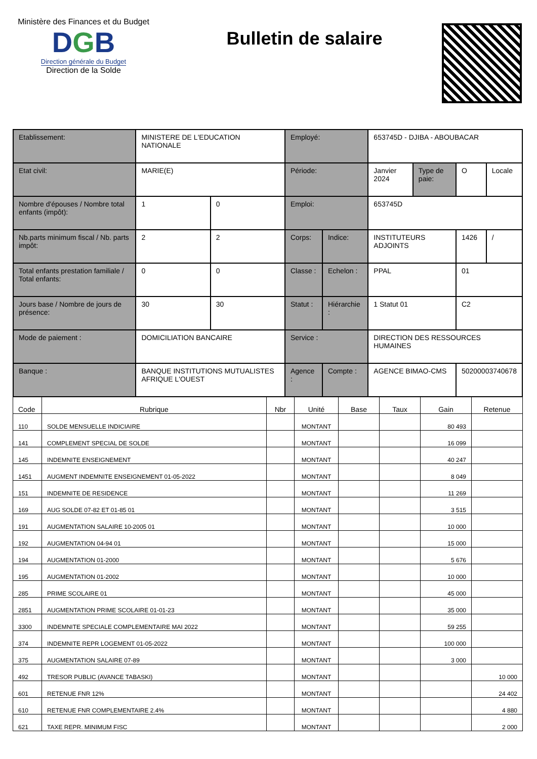Ministère des Finances et du Budget
DGB
Direction générale du Budget
Direction de la Solde
Bulletin de salaire
| Etablissement: | MINISTERE DE L'EDUCATION NATIONALE | | Employé: | | 653745D - DJIBA - ABOUBACAR | | | |
| Etat civil: | MARIE(E) | | Période: | | Janvier 2024 | Type de paie: | O | Locale |
| Nombre d'épouses / Nombre total enfants (impôt): | 1 | 0 | Emploi: | | 653745D | | | |
| Nb.parts minimum fiscal / Nb. parts impôt: | 2 | 2 | Corps: | Indice: | INSTITUTEURS ADJOINTS | | 1426 | / |
| Total enfants prestation familiale / Total enfants: | 0 | 0 | Classe : | Echelon : | PPAL | | 01 | |
| Jours base / Nombre de jours de présence: | 30 | 30 | Statut : | Hiérarchie : | 1 Statut 01 | | C2 | |
| Mode de paiement : | DOMICILIATION BANCAIRE | | Service : | | DIRECTION DES RESSOURCES HUMAINES | | | |
| Banque : | BANQUE INSTITUTIONS MUTUALISTES AFRIQUE L'OUEST | | Agence : | Compte : | AGENCE BIMAO-CMS | | 50200003740678 | |
| Code | Rubrique | Nbr | Unité | Base | Taux | Gain | Retenue |
| --- | --- | --- | --- | --- | --- | --- | --- |
| 110 | SOLDE MENSUELLE INDICIAIRE | | MONTANT | | | 80 493 | |
| 141 | COMPLEMENT SPECIAL DE SOLDE | | MONTANT | | | 16 099 | |
| 145 | INDEMNITE ENSEIGNEMENT | | MONTANT | | | 40 247 | |
| 1451 | AUGMENT INDEMNITE ENSEIGNEMENT 01-05-2022 | | MONTANT | | | 8 049 | |
| 151 | INDEMNITE DE RESIDENCE | | MONTANT | | | 11 269 | |
| 169 | AUG SOLDE 07-82 ET 01-85 01 | | MONTANT | | | 3 515 | |
| 191 | AUGMENTATION SALAIRE 10-2005 01 | | MONTANT | | | 10 000 | |
| 192 | AUGMENTATION 04-94 01 | | MONTANT | | | 15 000 | |
| 194 | AUGMENTATION 01-2000 | | MONTANT | | | 5 676 | |
| 195 | AUGMENTATION 01-2002 | | MONTANT | | | 10 000 | |
| 285 | PRIME SCOLAIRE 01 | | MONTANT | | | 45 000 | |
| 2851 | AUGMENTATION PRIME SCOLAIRE 01-01-23 | | MONTANT | | | 35 000 | |
| 3300 | INDEMNITE SPECIALE COMPLEMENTAIRE MAI 2022 | | MONTANT | | | 59 255 | |
| 374 | INDEMNITE REPR LOGEMENT 01-05-2022 | | MONTANT | | | 100 000 | |
| 375 | AUGMENTATION SALAIRE 07-89 | | MONTANT | | | 3 000 | |
| 492 | TRESOR PUBLIC (AVANCE TABASKI) | | MONTANT | | | | 10 000 |
| 601 | RETENUE FNR 12% | | MONTANT | | | | 24 402 |
| 610 | RETENUE FNR COMPLEMENTAIRE 2.4% | | MONTANT | | | | 4 880 |
| 621 | TAXE REPR. MINIMUM FISC | | MONTANT | | | | 2 000 |